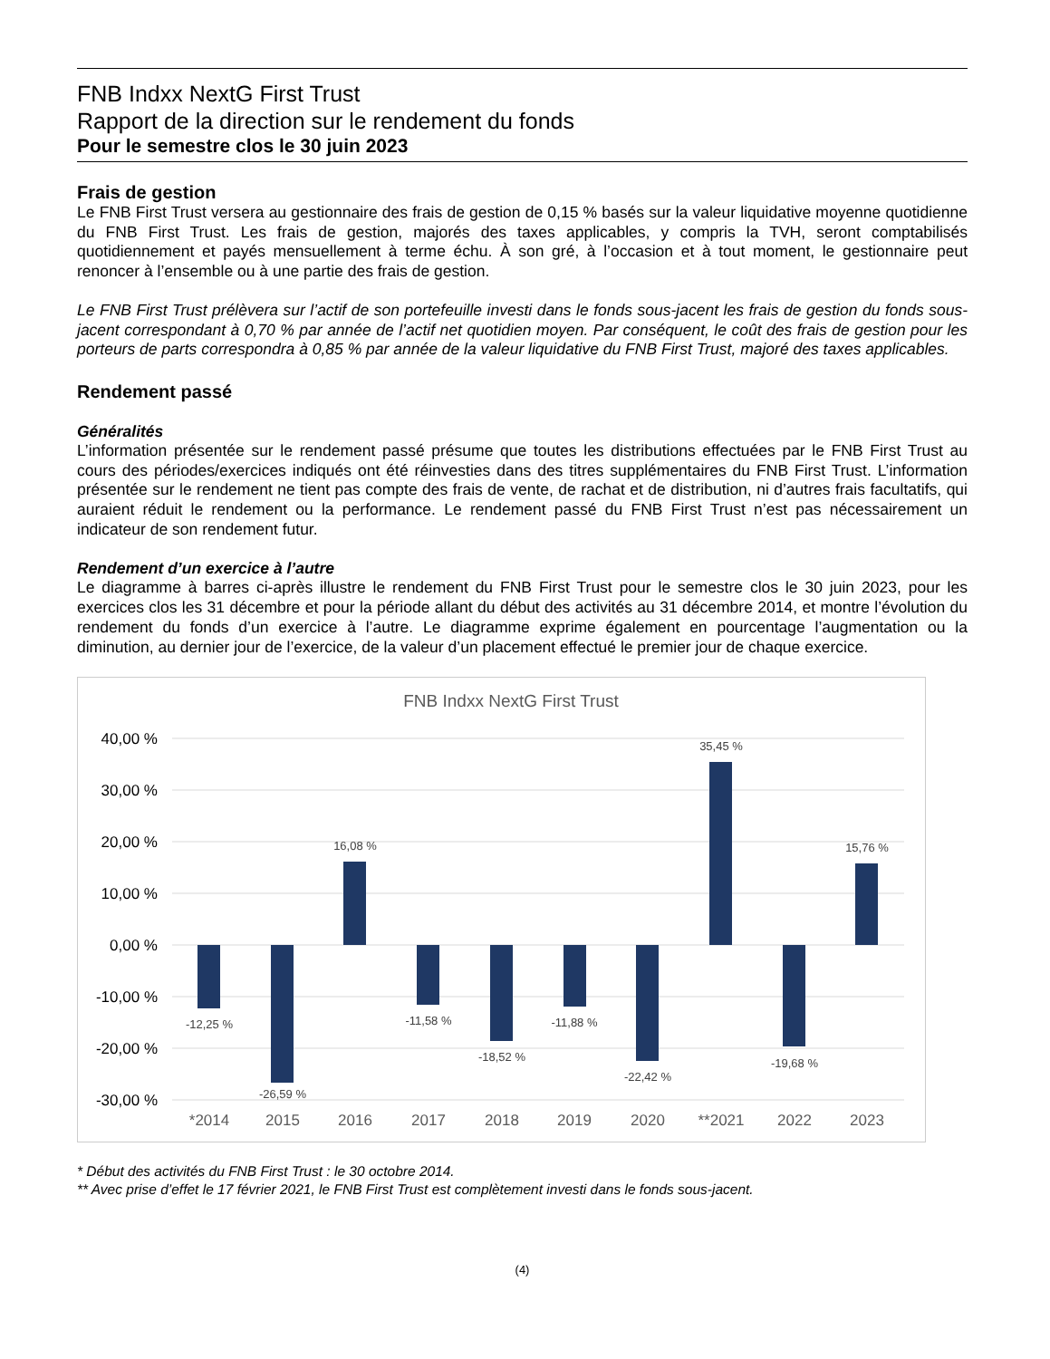FNB Indxx NextG First Trust
Rapport de la direction sur le rendement du fonds
Pour le semestre clos le 30 juin 2023
Frais de gestion
Le FNB First Trust versera au gestionnaire des frais de gestion de 0,15 % basés sur la valeur liquidative moyenne quotidienne du FNB First Trust. Les frais de gestion, majorés des taxes applicables, y compris la TVH, seront comptabilisés quotidiennement et payés mensuellement à terme échu. À son gré, à l’occasion et à tout moment, le gestionnaire peut renoncer à l’ensemble ou à une partie des frais de gestion.
Le FNB First Trust prélèvera sur l’actif de son portefeuille investi dans le fonds sous-jacent les frais de gestion du fonds sous-jacent correspondant à 0,70 % par année de l’actif net quotidien moyen. Par conséquent, le coût des frais de gestion pour les porteurs de parts correspondra à 0,85 % par année de la valeur liquidative du FNB First Trust, majoré des taxes applicables.
Rendement passé
Généralités
L’information présentée sur le rendement passé présume que toutes les distributions effectuées par le FNB First Trust au cours des périodes/exercices indiqués ont été réinvesties dans des titres supplémentaires du FNB First Trust. L’information présentée sur le rendement ne tient pas compte des frais de vente, de rachat et de distribution, ni d’autres frais facultatifs, qui auraient réduit le rendement ou la performance. Le rendement passé du FNB First Trust n’est pas nécessairement un indicateur de son rendement futur.
Rendement d’un exercice à l’autre
Le diagramme à barres ci-après illustre le rendement du FNB First Trust pour le semestre clos le 30 juin 2023, pour les exercices clos les 31 décembre et pour la période allant du début des activités au 31 décembre 2014, et montre l’évolution du rendement du fonds d’un exercice à l’autre. Le diagramme exprime également en pourcentage l’augmentation ou la diminution, au dernier jour de l’exercice, de la valeur d’un placement effectué le premier jour de chaque exercice.
FNB Indxx NextG First Trust
40,00 %
30,00 %
20,00 %
10,00 %
0,00 %
-10,00 %
-20,00 %
-30,00 %
-12,25 %
-26,59 %
16,08 %
-11,58 %
-18,52 %
-11,88 %
-22,42 %
35,45 %
-19,68 %
15,76 %
*2014
2015
2016
2017
2018
2019
2020
**2021
2022
2023
* Début des activités du FNB First Trust : le 30 octobre 2014.
** Avec prise d’effet le 17 février 2021, le FNB First Trust est complètement investi dans le fonds sous-jacent.
(4)